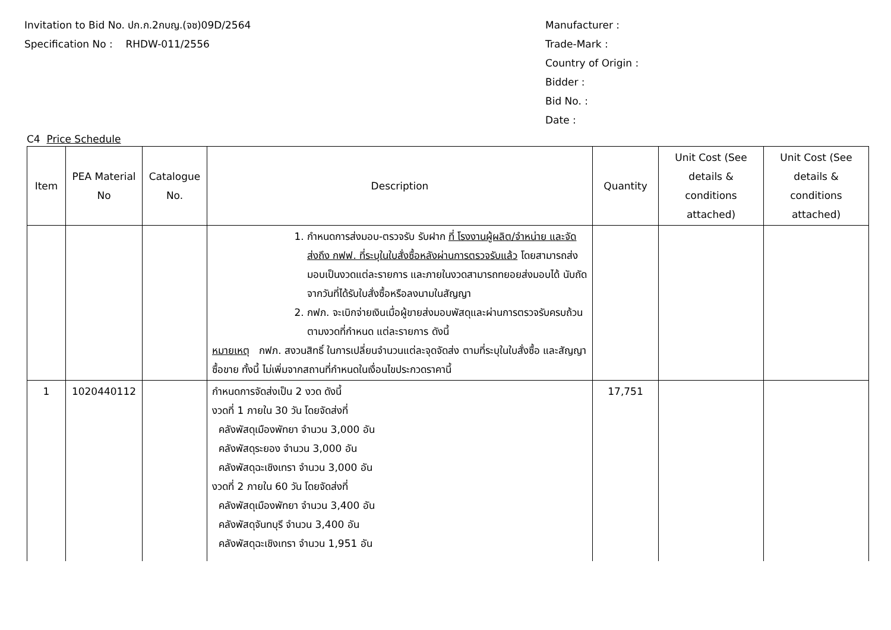Invitation to Bid No. ปก.ก.2กบญ.(จซ)09D/2564
Specification No : RHDW-011/2556
Manufacturer :
Trade-Mark :
Country of Origin :
Bidder :
Bid No. :
Date :
C4 Price Schedule
| Item | PEA Material No | Catalogue No. | Description | Quantity | Unit Cost (See details & conditions attached) | Unit Cost (See details & conditions attached) |
| --- | --- | --- | --- | --- | --- | --- |
| | | | 1. กำหนดการส่งมอบ-ตรวจรับ รับฝาก ที่ โรงงานผู้ผลิต/จำหน่าย และจัดส่งถึง กฟฟ. ที่ระบุในใบสั่งซื้อหลังผ่านการตรวจรับแล้ว โดยสามารถส่งมอบเป็นงวดแต่ละรายการ และภายในงวดสามารถทยอยส่งมอบได้ นับถัดจากวันที่ได้รับใบสั่งซื้อหรือลงนามในสัญญา 2. กฟภ. จะเบิกจ่ายเงินเมื่อผู้ขายส่งมอบพัสดุและผ่านการตรวจรับครบถ้วน ตามงวดที่กำหนด แต่ละรายการ ดังนี้ หมายเหตุ กฟภ. สงวนสิทธิ์ ในการเปลี่ยนจำนวนแต่ละจุดจัดส่ง ตามที่ระบุในใบสั่งซื้อ และสัญญาซื้อขาย ทั้งนี้ ไม่เพิ่มจากสถานที่กำหนดในเงื่อนไขประกวดราคานี้ | | | |
| 1 | 1020440112 | | กำหนดการจัดส่งเป็น 2 งวด ดังนี้ งวดที่ 1 ภายใน 30 วัน โดยจัดส่งที่ คลังพัสดุเมืองพัทยา จำนวน 3,000 อัน คลังพัสดุระยอง จำนวน 3,000 อัน คลังพัสดุฉะเชิงเทรา จำนวน 3,000 อัน งวดที่ 2 ภายใน 60 วัน โดยจัดส่งที่ คลังพัสดุเมืองพัทยา จำนวน 3,400 อัน คลังพัสดุจันทบุรี จำนวน 3,400 อัน คลังพัสดุฉะเชิงเทรา จำนวน 1,951 อัน | 17,751 | | |